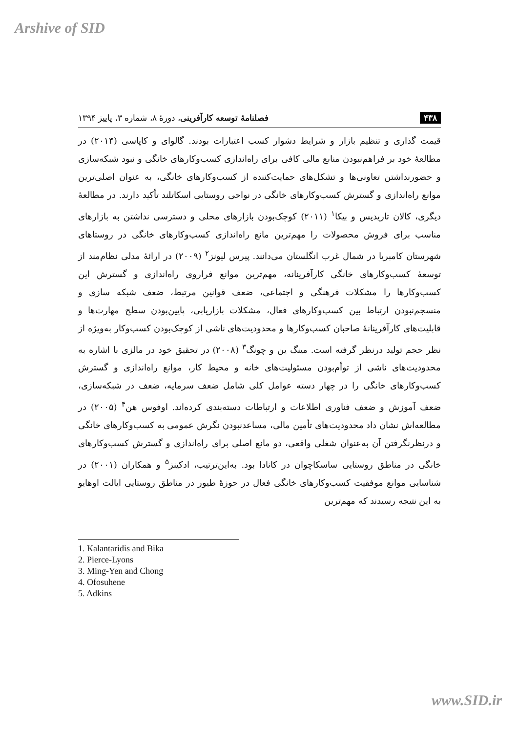Arshive of SID
۴۳۸ فصلنامهٔ توسعه کارآفرینی، دورهٔ ۸، شماره ۳، پاییز ۱۳۹۴
قیمت گذاری و تنظیم بازار و شرایط دشوار کسب اعتبارات بودند. گالوای و کاپاسی (۲۰۱۴) در مطالعهٔ خود بر فراهم‌نبودن منابع مالی کافی برای راه‌اندازی کسب‌وکارهای خانگی و نبود شبکه‌سازی و حضورنداشتن تعاونی‌ها و تشکل‌های حمایت‌کننده از کسب‌وکارهای خانگی، به عنوان اصلی‌ترین موانع راه‌اندازی و گسترش کسب‌وکارهای خانگی در نواحی روستایی اسکاتلند تأکید دارند. در مطالعهٔ دیگری، کالان تاریدیس و بیکا<sup>۱</sup> (۲۰۱۱) کوچک‌بودن بازارهای محلی و دسترسی نداشتن به بازارهای مناسب برای فروش محصولات را مهم‌ترین مانع راه‌اندازی کسب‌وکارهای خانگی در روستاهای شهرستان کامبریا در شمال غرب انگلستان می‌دانند. پیرس لیونز<sup>۲</sup> (۲۰۰۹) در ارائهٔ مدلی نظام‌مند از توسعهٔ کسب‌وکارهای خانگی کارآفرینانه، مهم‌ترین موانع فراروی راه‌اندازی و گسترش این کسب‌وکارها را مشکلات فرهنگی و اجتماعی، ضعف قوانین مرتبط، ضعف شبکه سازی و منسجم‌نبودن ارتباط بین کسب‌وکارهای فعال، مشکلات بازاریابی، پایین‌بودن سطح مهارت‌ها و قابلیت‌های کارآفرینانهٔ صاحبان کسب‌وکارها و محدودیت‌های ناشی از کوچک‌بودن کسب‌وکار به‌ویژه از نظر حجم تولید درنظر گرفته است. مینگ ین و چونگ<sup>۳</sup> (۲۰۰۸) در تحقیق خود در مالزی با اشاره به محدودیت‌های ناشی از توأم‌بودن مسئولیت‌های خانه و محیط کار، موانع راه‌اندازی و گسترش کسب‌وکارهای خانگی را در چهار دسته عوامل کلی شامل ضعف سرمایه، ضعف در شبکه‌سازی، ضعف آموزش و ضعف فناوری اطلاعات و ارتباطات دسته‌بندی کرده‌اند. اوفوس هن<sup>۴</sup> (۲۰۰۵) در مطالعه‌اش نشان داد محدودیت‌های تأمین مالی، مساعدنبودن نگرش عمومی به کسب‌وکارهای خانگی و درنظرنگرفتن آن به‌عنوان شغلی واقعی، دو مانع اصلی برای راه‌اندازی و گسترش کسب‌وکارهای خانگی در مناطق روستایی ساسکاچوان در کانادا بود. به‌این‌ترتیب، ادکینز<sup>۵</sup> و همکاران (۲۰۰۱) در شناسایی موانع موفقیت کسب‌وکارهای خانگی فعال در حوزهٔ طیور در مناطق روستایی ایالت اوهایو به این نتیجه رسیدند که مهم‌ترین
1. Kalantaridis and Bika
2. Pierce-Lyons
3. Ming-Yen and Chong
4. Ofosuhene
5. Adkins
www.SID.ir